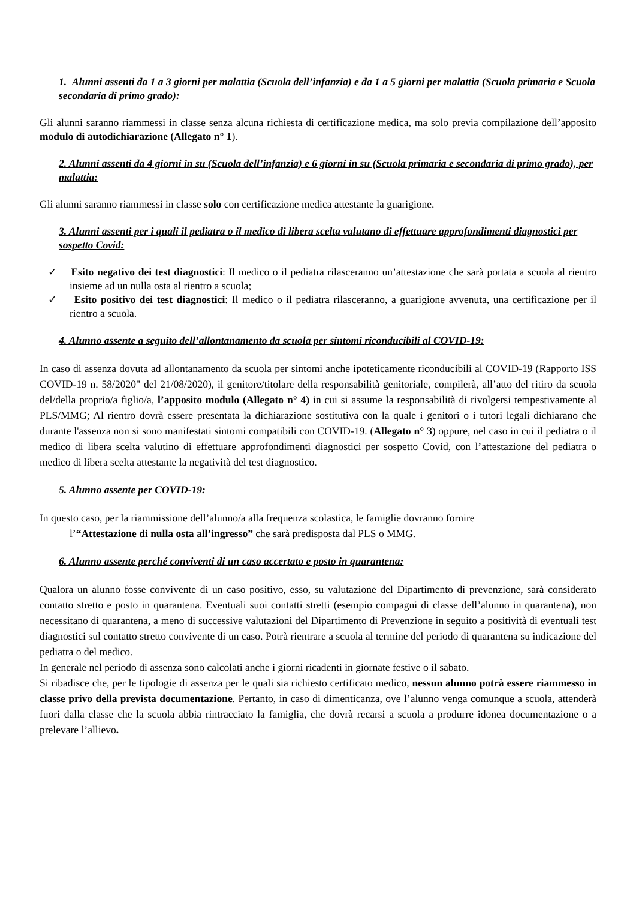1. Alunni assenti da 1 a 3 giorni per malattia (Scuola dell’infanzia) e da 1 a 5 giorni per malattia (Scuola primaria e Scuola secondaria di primo grado):
Gli alunni saranno riammessi in classe senza alcuna richiesta di certificazione medica, ma solo previa compilazione dell’apposito modulo di autodichiarazione (Allegato n° 1).
2. Alunni assenti da 4 giorni in su (Scuola dell’infanzia) e 6 giorni in su (Scuola primaria e secondaria di primo grado), per malattia:
Gli alunni saranno riammessi in classe solo con certificazione medica attestante la guarigione.
3. Alunni assenti per i quali il pediatra o il medico di libera scelta valutano di effettuare approfondimenti diagnostici per sospetto Covid:
✓ Esito negativo dei test diagnostici: Il medico o il pediatra rilasceranno un’attestazione che sarà portata a scuola al rientro insieme ad un nulla osta al rientro a scuola;
✓ Esito positivo dei test diagnostici: Il medico o il pediatra rilasceranno, a guarigione avvenuta, una certificazione per il rientro a scuola.
4. Alunno assente a seguito dell’allontanamento da scuola per sintomi riconducibili al COVID-19:
In caso di assenza dovuta ad allontanamento da scuola per sintomi anche ipoteticamente riconducibili al COVID-19 (Rapporto ISS COVID-19 n. 58/2020" del 21/08/2020), il genitore/titolare della responsabilità genitoriale, compilerà, all’atto del ritiro da scuola del/della proprio/a figlio/a, l’apposito modulo (Allegato n° 4) in cui si assume la responsabilità di rivolgersi tempestivamente al PLS/MMG; Al rientro dovrà essere presentata la dichiarazione sostitutiva con la quale i genitori o i tutori legali dichiarano che durante l'assenza non si sono manifestati sintomi compatibili con COVID-19. (Allegato n° 3) oppure, nel caso in cui il pediatra o il medico di libera scelta valutino di effettuare approfondimenti diagnostici per sospetto Covid, con l’attestazione del pediatra o medico di libera scelta attestante la negatività del test diagnostico.
5. Alunno assente per COVID-19:
In questo caso, per la riammissione dell’alunno/a alla frequenza scolastica, le famiglie dovranno fornire
l’“Attestazione di nulla osta all’ingresso” che sarà predisposta dal PLS o MMG.
6. Alunno assente perché conviventi di un caso accertato e posto in quarantena:
Qualora un alunno fosse convivente di un caso positivo, esso, su valutazione del Dipartimento di prevenzione, sarà considerato contatto stretto e posto in quarantena. Eventuali suoi contatti stretti (esempio compagni di classe dell’alunno in quarantena), non necessitano di quarantena, a meno di successive valutazioni del Dipartimento di Prevenzione in seguito a positività di eventuali test diagnostici sul contatto stretto convivente di un caso. Potrà rientrare a scuola al termine del periodo di quarantena su indicazione del pediatra o del medico.
In generale nel periodo di assenza sono calcolati anche i giorni ricadenti in giornate festive o il sabato.
Si ribadisce che, per le tipologie di assenza per le quali sia richiesto certificato medico, nessun alunno potrà essere riammesso in classe privo della prevista documentazione. Pertanto, in caso di dimenticanza, ove l’alunno venga comunque a scuola, attenderà fuori dalla classe che la scuola abbia rintracciato la famiglia, che dovrà recarsi a scuola a produrre idonea documentazione o a prelevare l’allievo.